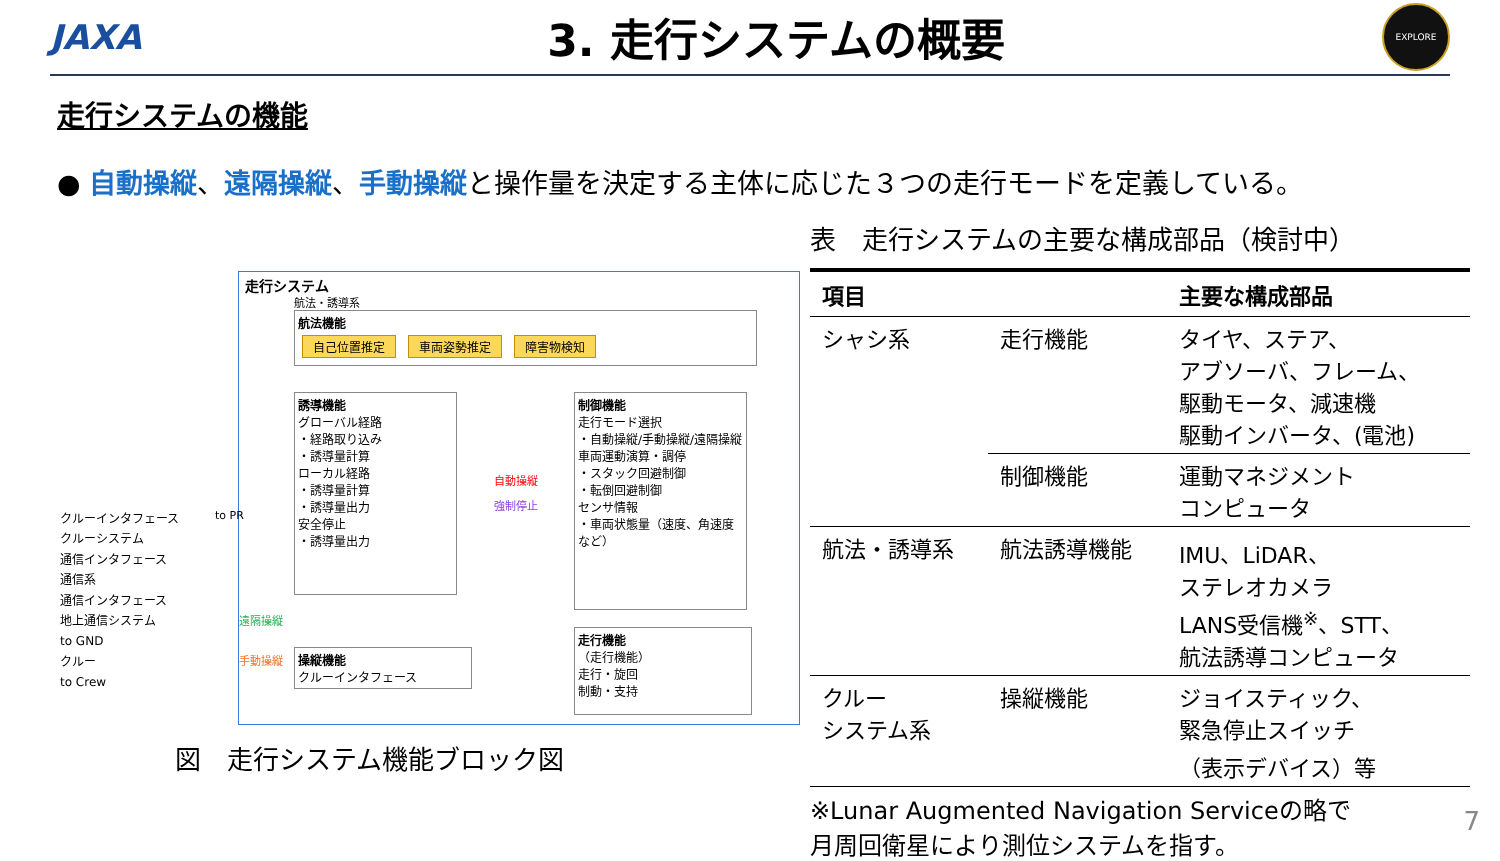JAXA
3. 走行システムの概要
EXPLORE
走行システムの機能
● 自動操縦、遠隔操縦、手動操縦と操作量を決定する主体に応じた３つの走行モードを定義している。
走行システム
航法・誘導系
航法機能
自己位置推定 車両姿勢推定 障害物検知
誘導機能
グローバル経路
・経路取り込み
・誘導量計算
ローカル経路
・誘導量計算
・誘導量出力
安全停止
・誘導量出力
自動操縦
強制停止
制御機能
走行モード選択
・自動操縦/手動操縦/遠隔操縦
車両運動演算・調停
・スタック回避制御
・転倒回避制御
センサ情報
・車両状態量（速度、角速度など）
遠隔操縦
手動操縦
操縦機能
クルーインタフェース
走行機能
（走行機能）
走行・旋回
制動・支持
クルーインタフェース
クルーシステム
通信インタフェース
通信系
通信インタフェース
地上通信システム
to GND
クルー
to Crew
to PR
図　走行システム機能ブロック図
表　走行システムの主要な構成部品（検討中）
| 項目 | | 主要な構成部品 |
| --- | --- | --- |
| シャシ系 | 走行機能 | タイヤ、ステア、 アブソーバ、フレーム、 駆動モータ、減速機 駆動インバータ、(電池) |
| | 制御機能 | 運動マネジメント コンピュータ |
| 航法・誘導系 | 航法誘導機能 | IMU、LiDAR、 ステレオカメラ LANS受信機<sup>※</sup>、STT、 航法誘導コンピュータ |
| クルー システム系 | 操縦機能 | ジョイスティック、 緊急停止スイッチ （表示デバイス）等 |
※Lunar Augmented Navigation Serviceの略で
月周回衛星により測位システムを指す。
7